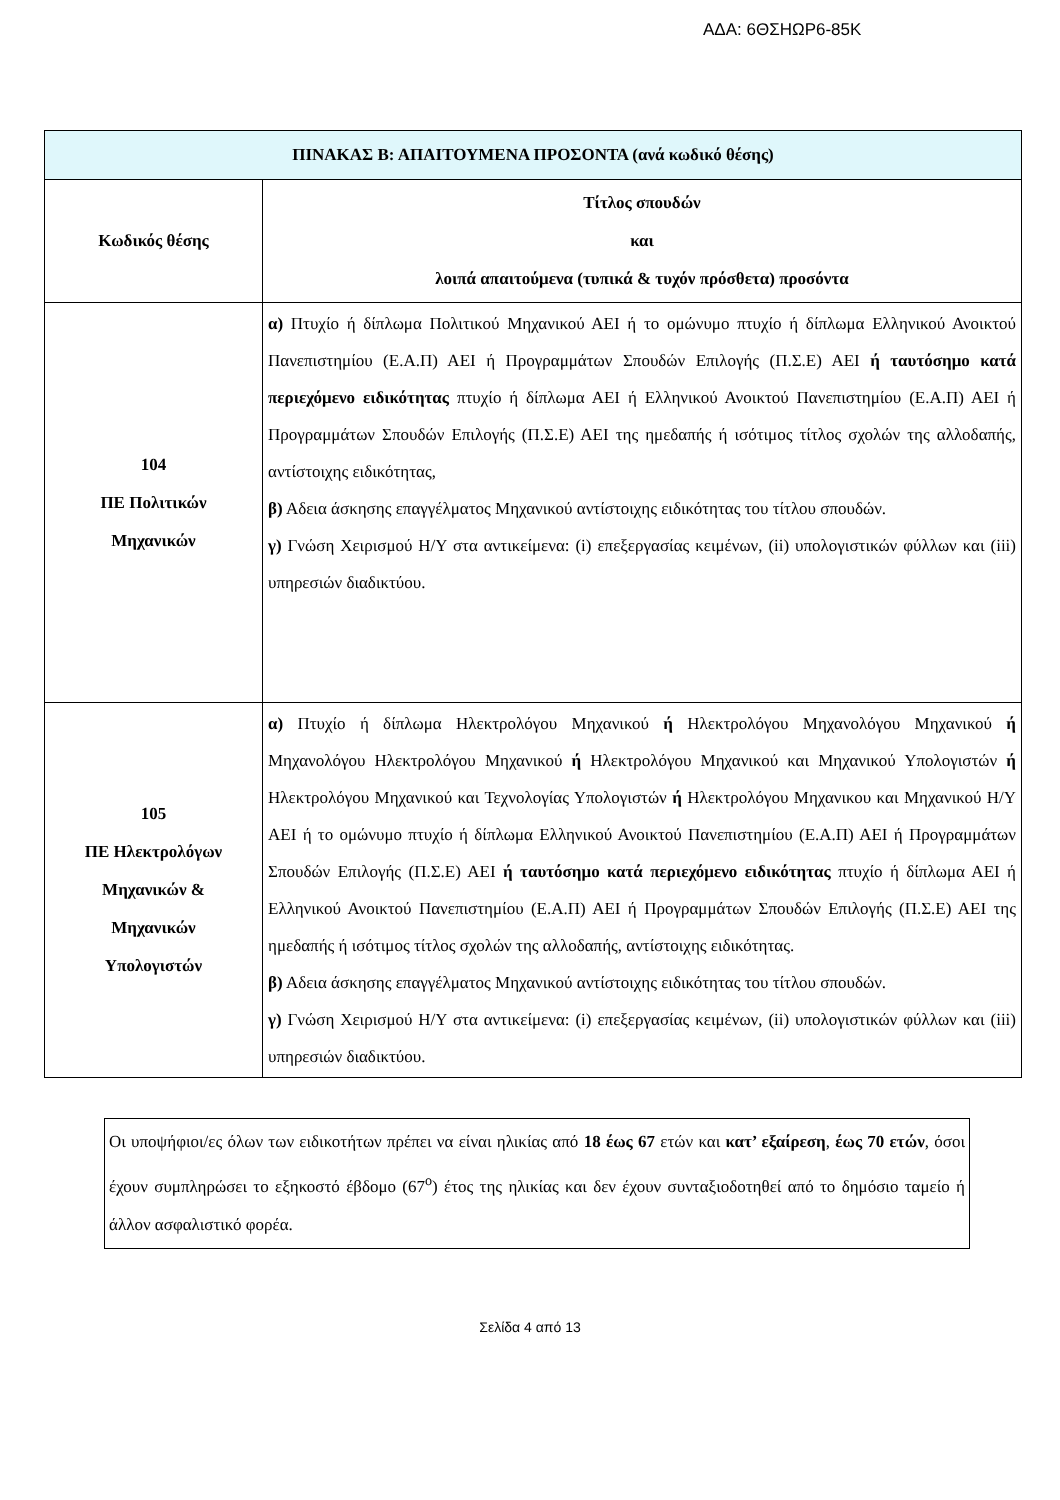ΑΔΑ: 6ΘΣΗΩΡ6-85Κ
| ΠΙΝΑΚΑΣ Β: ΑΠΑΙΤΟΥΜΕΝΑ ΠΡΟΣΟΝΤΑ (ανά κωδικό θέσης) | |
| --- | --- |
| Κωδικός θέσης | Τίτλος σπουδών και λοιπά απαιτούμενα (τυπικά & τυχόν πρόσθετα) προσόντα |
| 104 ΠΕ Πολιτικών Μηχανικών | α) Πτυχίο ή δίπλωμα Πολιτικού Μηχανικού ΑΕΙ ή το ομώνυμο πτυχίο ή δίπλωμα Ελληνικού Ανοικτού Πανεπιστημίου (Ε.Α.Π) ΑΕΙ ή Προγραμμάτων Σπουδών Επιλογής (Π.Σ.Ε) ΑΕΙ ή ταυτόσημο κατά περιεχόμενο ειδικότητας πτυχίο ή δίπλωμα ΑΕΙ ή Ελληνικού Ανοικτού Πανεπιστημίου (Ε.Α.Π) ΑΕΙ ή Προγραμμάτων Σπουδών Επιλογής (Π.Σ.Ε) ΑΕΙ της ημεδαπής ή ισότιμος τίτλος σχολών της αλλοδαπής, αντίστοιχης ειδικότητας, β) Αδεια άσκησης επαγγέλματος Μηχανικού αντίστοιχης ειδικότητας του τίτλου σπουδών. γ) Γνώση Χειρισμού Η/Υ στα αντικείμενα: (i) επεξεργασίας κειμένων, (ii) υπολογιστικών φύλλων και (iii) υπηρεσιών διαδικτύου. |
| 105 ΠΕ Ηλεκτρολόγων Μηχανικών & Μηχανικών Υπολογιστών | α) Πτυχίο ή δίπλωμα Ηλεκτρολόγου Μηχανικού ή Ηλεκτρολόγου Μηχανολόγου Μηχανικού ή Μηχανολόγου Ηλεκτρολόγου Μηχανικού ή Ηλεκτρολόγου Μηχανικού και Μηχανικού Υπολογιστών ή Ηλεκτρολόγου Μηχανικού και Τεχνολογίας Υπολογιστών ή Ηλεκτρολόγου Μηχανικου και Μηχανικού Η/Υ ΑΕΙ ή το ομώνυμο πτυχίο ή δίπλωμα Ελληνικού Ανοικτού Πανεπιστημίου (Ε.Α.Π) ΑΕΙ ή Προγραμμάτων Σπουδών Επιλογής (Π.Σ.Ε) ΑΕΙ ή ταυτόσημο κατά περιεχόμενο ειδικότητας πτυχίο ή δίπλωμα ΑΕΙ ή Ελληνικού Ανοικτού Πανεπιστημίου (Ε.Α.Π) ΑΕΙ ή Προγραμμάτων Σπουδών Επιλογής (Π.Σ.Ε) ΑΕΙ της ημεδαπής ή ισότιμος τίτλος σχολών της αλλοδαπής, αντίστοιχης ειδικότητας. β) Αδεια άσκησης επαγγέλματος Μηχανικού αντίστοιχης ειδικότητας του τίτλου σπουδών. γ) Γνώση Χειρισμού Η/Υ στα αντικείμενα: (i) επεξεργασίας κειμένων, (ii) υπολογιστικών φύλλων και (iii) υπηρεσιών διαδικτύου. |
Οι υποψήφιοι/ες όλων των ειδικοτήτων πρέπει να είναι ηλικίας από 18 έως 67 ετών και κατ’ εξαίρεση, έως 70 ετών, όσοι έχουν συμπληρώσει το εξηκοστό έβδομο (67<sup>ο</sup>) έτος της ηλικίας και δεν έχουν συνταξιοδοτηθεί από το δημόσιο ταμείο ή άλλον ασφαλιστικό φορέα.
Σελίδα 4 από 13